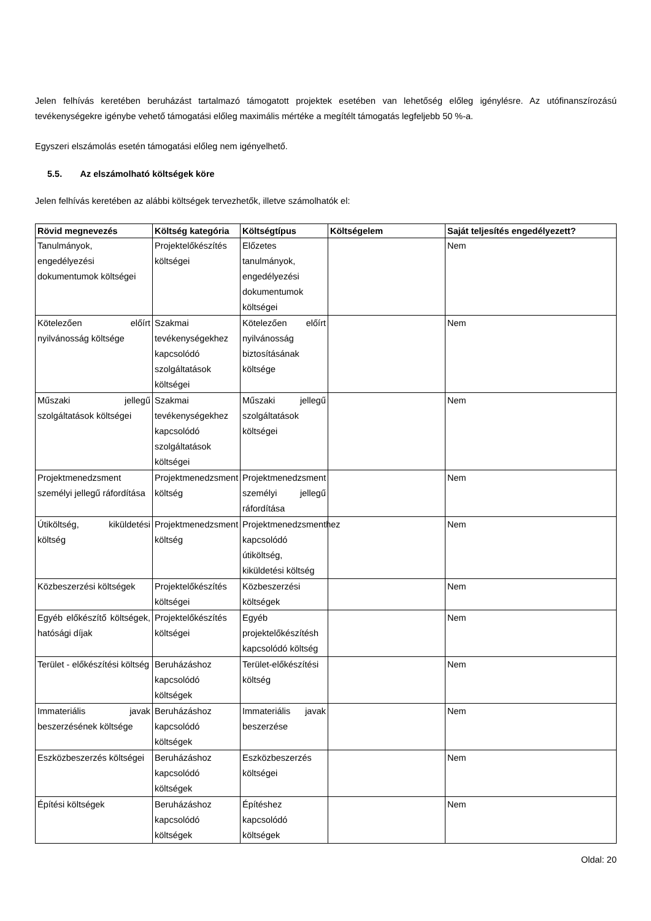Jelen felhívás keretében beruházást tartalmazó támogatott projektek esetében van lehetőség előleg igénylésre. Az utófinanszírozású tevékenységekre igénybe vehető támogatási előleg maximális mértéke a megítélt támogatás legfeljebb 50 %-a.
Egyszeri elszámolás esetén támogatási előleg nem igényelhető.
5.5. Az elszámolható költségek köre
Jelen felhívás keretében az alábbi költségek tervezhetők, illetve számolhatók el:
| Rövid megnevezés | Költség kategória | Költségtípus | Költségelem | Saját teljesítés engedélyezett? |
| --- | --- | --- | --- | --- |
| Tanulmányok, engedélyezési dokumentumok költségei | Projektelőkészítés költségei | Előzetes tanulmányok, engedélyezési dokumentumok költségei | | Nem |
| Kötelezően előírt nyilvánosság költsége | Szakmai tevékenységekhez kapcsolódó szolgáltatások költségei | Kötelezően előírt nyilvánosság biztosításának költsége | | Nem |
| Műszaki jellegű szolgáltatások költségei | Szakmai tevékenységekhez kapcsolódó szolgáltatások költségei | Műszaki jellegű szolgáltatások költségei | | Nem |
| Projektmenedzsment személyi jellegű ráfordítása | Projektmenedzsment költség | Projektmenedzsment személyi jellegű ráfordítása | | Nem |
| Útiköltség, kiküldetési költség | Projektmenedzsment költség | Projektmenedzsmenthez kapcsolódó útiköltség, kiküldetési költség | | Nem |
| Közbeszerzési költségek | Projektelőkészítés költségei | Közbeszerzési költségek | | Nem |
| Egyéb előkészítő költségek, hatósági díjak | Projektelőkészítés költségei | Egyéb projektelőkészítésh kapcsolódó költség | | Nem |
| Terület - előkészítési költség | Beruházáshoz kapcsolódó költségek | Terület-előkészítési költség | | Nem |
| Immateriális javak beszerzésének költsége | Beruházáshoz kapcsolódó költségek | Immateriális javak beszerzése | | Nem |
| Eszközbeszerzés költségei | Beruházáshoz kapcsolódó költségek | Eszközbeszerzés költségei | | Nem |
| Építési költségek | Beruházáshoz kapcsolódó költségek | Építéshez kapcsolódó költségek | | Nem |
Oldal: 20